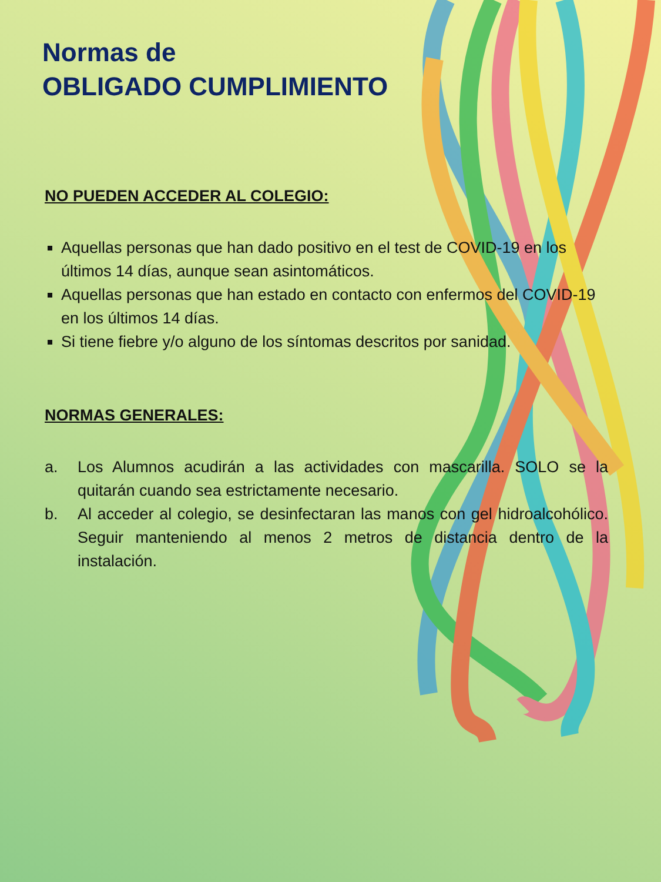Normas de
OBLIGADO CUMPLIMIENTO
NO PUEDEN ACCEDER AL COLEGIO:
Aquellas personas que han dado positivo en el test de COVID-19 en los últimos 14 días, aunque sean asintomáticos.
Aquellas personas que han estado en contacto con enfermos del COVID-19 en los últimos 14 días.
Si tiene fiebre y/o alguno de los síntomas descritos por sanidad.
NORMAS GENERALES:
a. Los Alumnos acudirán a las actividades con mascarilla. SOLO se la quitarán cuando sea estrictamente necesario.
b. Al acceder al colegio, se desinfectaran las manos con gel hidroalcohólico. Seguir manteniendo al menos 2 metros de distancia dentro de la instalación.